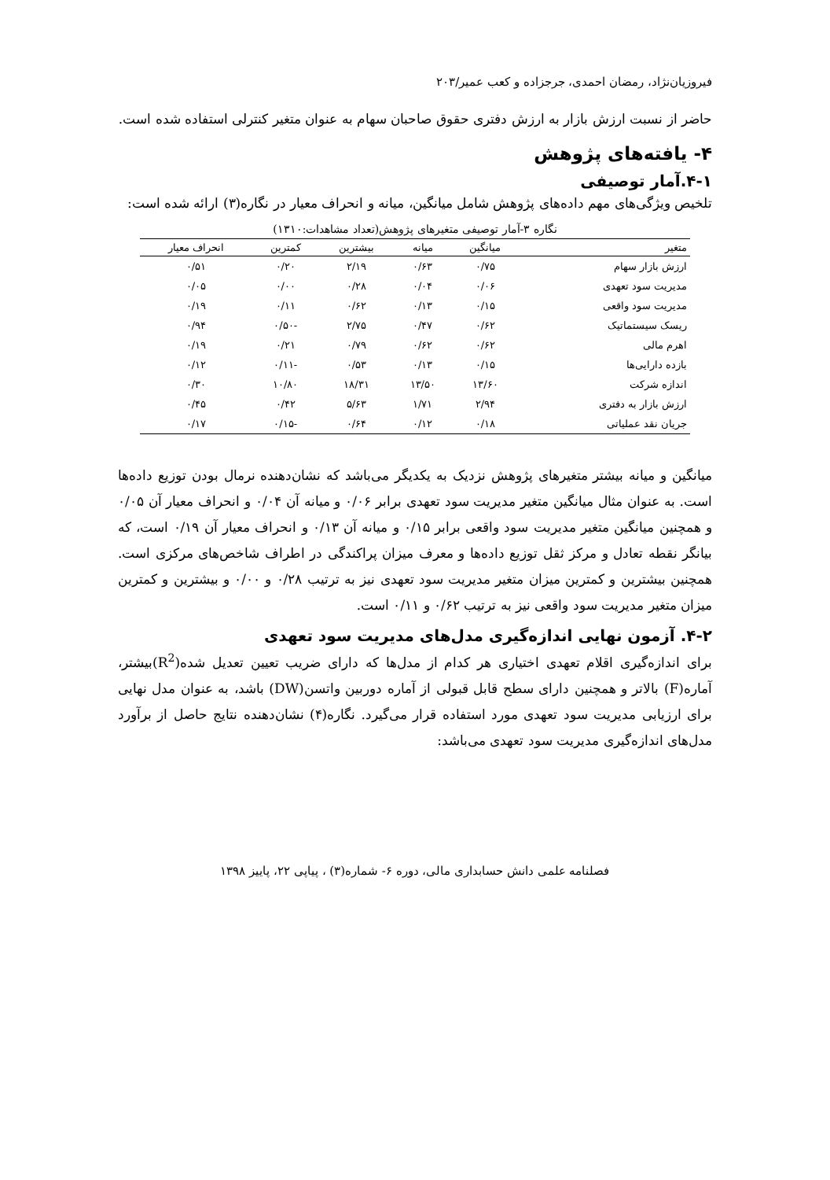فیروزیان‌نژاد، رمضان احمدی، جرجزاده و کعب عمیر/۲۰۳
حاضر از نسبت ارزش بازار به ارزش دفتری حقوق صاحبان سهام به عنوان متغیر کنترلی استفاده شده است.
۴- یافته‌های پژوهش
۴-۱.آمار توصیفی
تلخیص ویژگی‌های مهم داده‌های پژوهش شامل میانگین، میانه و انحراف معیار در نگاره(۳) ارائه شده است:
نگاره ۳-آمار توصیفی متغیرهای پژوهش(تعداد مشاهدات:۱۳۱۰)
| متغیر | میانگین | میانه | بیشترین | کمترین | انحراف معیار |
| --- | --- | --- | --- | --- | --- |
| ارزش بازار سهام | ۰/۷۵ | ۰/۶۳ | ۲/۱۹ | ۰/۲۰ | ۰/۵۱ |
| مدیریت سود تعهدی | ۰/۰۶ | ۰/۰۴ | ۰/۲۸ | ۰/۰۰ | ۰/۰۵ |
| مدیریت سود واقعی | ۰/۱۵ | ۰/۱۳ | ۰/۶۲ | ۰/۱۱ | ۰/۱۹ |
| ریسک سیستماتیک | ۰/۶۲ | ۰/۴۷ | ۲/۷۵ | -۰/۵۰ | ۰/۹۴ |
| اهرم مالی | ۰/۶۲ | ۰/۶۲ | ۰/۷۹ | ۰/۲۱ | ۰/۱۹ |
| بازده دارایی‌ها | ۰/۱۵ | ۰/۱۳ | ۰/۵۳ | -۰/۱۱ | ۰/۱۲ |
| اندازه شرکت | ۱۳/۶۰ | ۱۳/۵۰ | ۱۸/۳۱ | ۱۰/۸۰ | ۰/۳۰ |
| ارزش بازار به دفتری | ۲/۹۴ | ۱/۷۱ | ۵/۶۳ | ۰/۴۲ | ۰/۴۵ |
| جریان نقد عملیاتی | ۰/۱۸ | ۰/۱۲ | ۰/۶۴ | -۰/۱۵ | ۰/۱۷ |
میانگین و میانه بیشتر متغیرهای پژوهش نزدیک به یکدیگر می‌باشد که نشان‌دهنده نرمال بودن توزیع داده‌ها است. به عنوان مثال میانگین متغیر مدیریت سود تعهدی برابر ۰/۰۶ و میانه آن ۰/۰۴ و انحراف معیار آن ۰/۰۵ و همچنین میانگین متغیر مدیریت سود واقعی برابر ۰/۱۵ و میانه آن ۰/۱۳ و انحراف معیار آن ۰/۱۹ است، که بیانگر نقطه تعادل و مرکز ثقل توزیع داده‌ها و معرف میزان پراکندگی در اطراف شاخص‌های مرکزی است. همچنین بیشترین و کمترین میزان متغیر مدیریت سود تعهدی نیز به ترتیب ۰/۲۸ و ۰/۰۰ و بیشترین و کمترین میزان متغیر مدیریت سود واقعی نیز به ترتیب ۰/۶۲ و ۰/۱۱ است.
۴-۲. آزمون نهایی اندازه‌گیری مدل‌های مدیریت سود تعهدی
برای اندازه‌گیری اقلام تعهدی اختیاری هر کدام از مدل‌ها که دارای ضریب تعیین تعدیل شده(R<sup>2</sup>)بیشتر، آماره(F) بالاتر و همچنین دارای سطح قابل قبولی از آماره دوربین واتسن(DW) باشد، به عنوان مدل نهایی برای ارزیابی مدیریت سود تعهدی مورد استفاده قرار می‌گیرد. نگاره(۴) نشان‌دهنده نتایج حاصل از برآورد مدل‌های اندازه‌گیری مدیریت سود تعهدی می‌باشد:
فصلنامه علمی دانش حسابداری مالی، دوره ۶- شماره(۳) ، پیاپی ۲۲، پاییز ۱۳۹۸